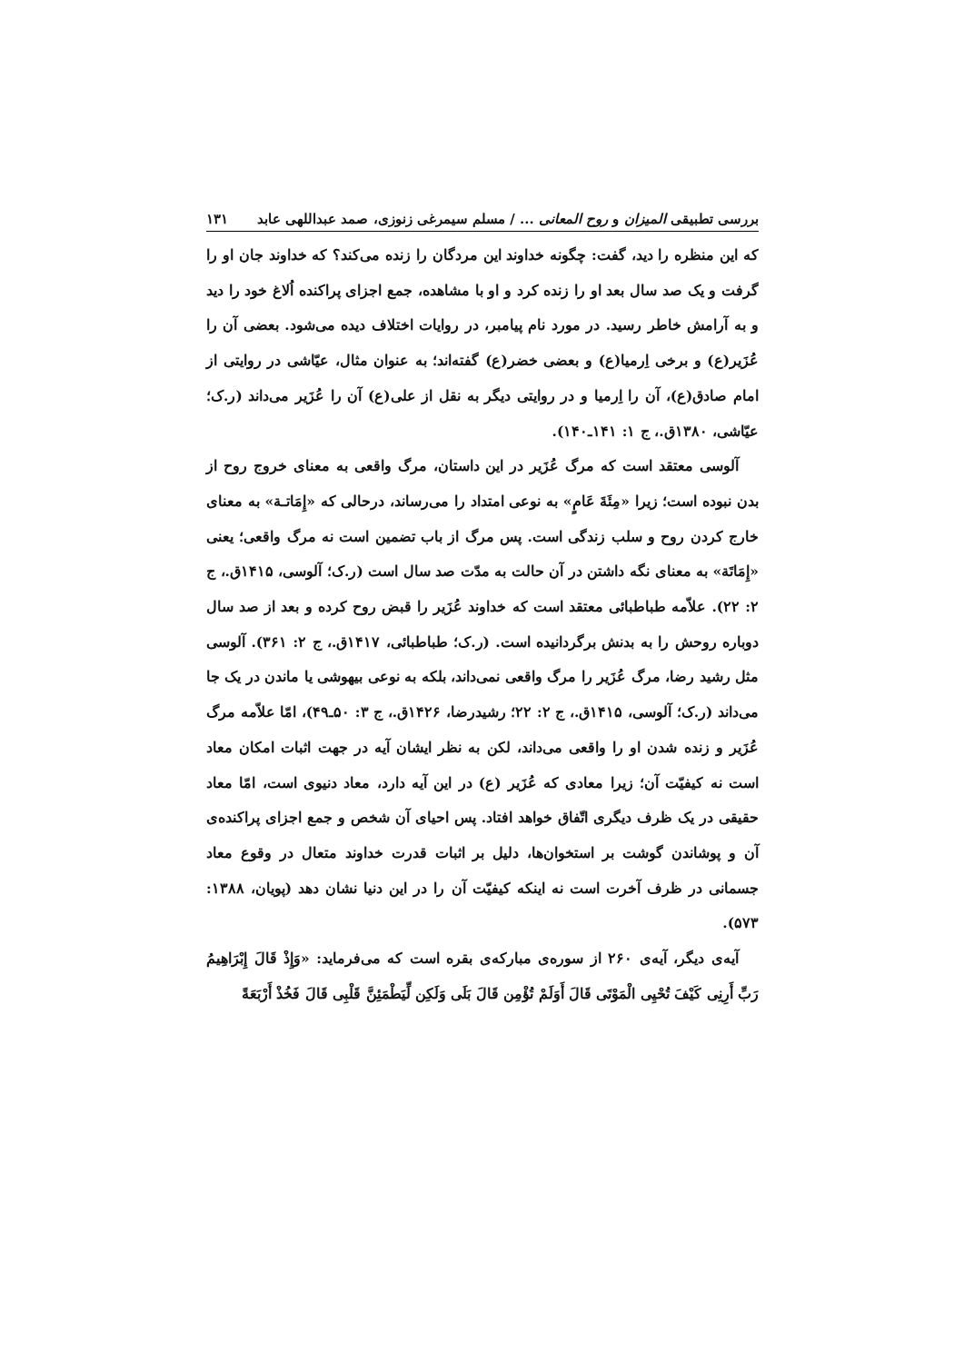بررسی تطبیقی المیزان و روح المعانی ... / مسلم سیمرغی زنوزی، صمد عبداللهی عابد ۱۳۱
که این منظره را دید، گفت: چگونه خداوند این مردگان را زنده می‌کند؟ که خداوند جان او را گرفت و یک صد سال بعد او را زنده کرد و او با مشاهده، جمع اجزای پراکنده اُلاغ خود را دید و به آرامش خاطر رسید. در مورد نام پیامبر، در روایات اختلاف دیده می‌شود. بعضی آن را عُزَیر(ع) و برخی اِرمیا(ع) و بعضی خضر(ع) گفته‌اند؛ به عنوان مثال، عیّاشی در روایتی از امام صادق(ع)، آن را اِرمیا و در روایتی دیگر به نقل از علی(ع) آن را عُزَیر می‌داند (ر.ک؛ عیّاشی، ۱۳۸۰ق.، ج ۱: ۱۴۱ـ۱۴۰).
آلوسی معتقد است که مرگ عُزَیر در این داستان، مرگ واقعی به معنای خروج روح از بدن نبوده است؛ زیرا «مِئَةَ عَامٍ» به نوعی امتداد را می‌رساند، درحالی که «إِمَاتـة» به معنای خارج کردن روح و سلب زندگی است. پس مرگ از باب تضمین است نه مرگ واقعی؛ یعنی «إِمَاتَة» به معنای نگه داشتن در آن حالت به مدّت صد سال است (ر.ک؛ آلوسی، ۱۴۱۵ق.، ج ۲: ۲۲). علاّمه طباطبائی معتقد است که خداوند عُزَیر را قبض روح کرده و بعد از صد سال دوباره روحش را به بدنش برگردانیده است. (ر.ک؛ طباطبائی، ۱۴۱۷ق.، ج ۲: ۳۶۱). آلوسی مثل رشید رضا، مرگ عُزَیر را مرگ واقعی نمی‌داند، بلکه به نوعی بیهوشی یا ماندن در یک جا می‌داند (ر.ک؛ آلوسی، ۱۴۱۵ق.، ج ۲: ۲۲؛ رشیدرضا، ۱۴۲۶ق.، ج ۳: ۵۰ـ۴۹)، امّا علاّمه مرگ عُزَیر و زنده شدن او را واقعی می‌داند، لکن به نظر ایشان آیه در جهت اثبات امکان معاد است نه کیفیّت آن؛ زیرا معادی که عُزَیر (ع) در این آیه دارد، معاد دنیوی است، امّا معاد حقیقی در یک ظرف دیگری اتّفاق خواهد افتاد. پس احیای آن شخص و جمع اجزای پراکنده‌ی آن و پوشاندن گوشت بر استخوان‌ها، دلیل بر اثبات قدرت خداوند متعال در وقوع معاد جسمانی در ظرف آخرت است نه اینکه کیفیّت آن را در این دنیا نشان دهد (پویان، ۱۳۸۸: ۵۷۳).
آیه‌ی دیگر، آیه‌ی ۲۶۰ از سوره‌ی مبارکه‌ی بقره است که می‌فرماید: «وَإِذْ قَالَ إِبْرَاهِیمُ رَبِّ أَرِنِی کَیْفَ تُحْیِی الْمَوْتَی قَالَ أَوَلَمْ تُؤْمِن قَالَ بَلَی وَلَکِن لِّیَطْمَئِنَّ قَلْبِی قَالَ فَخُذْ أَرْبَعَةً